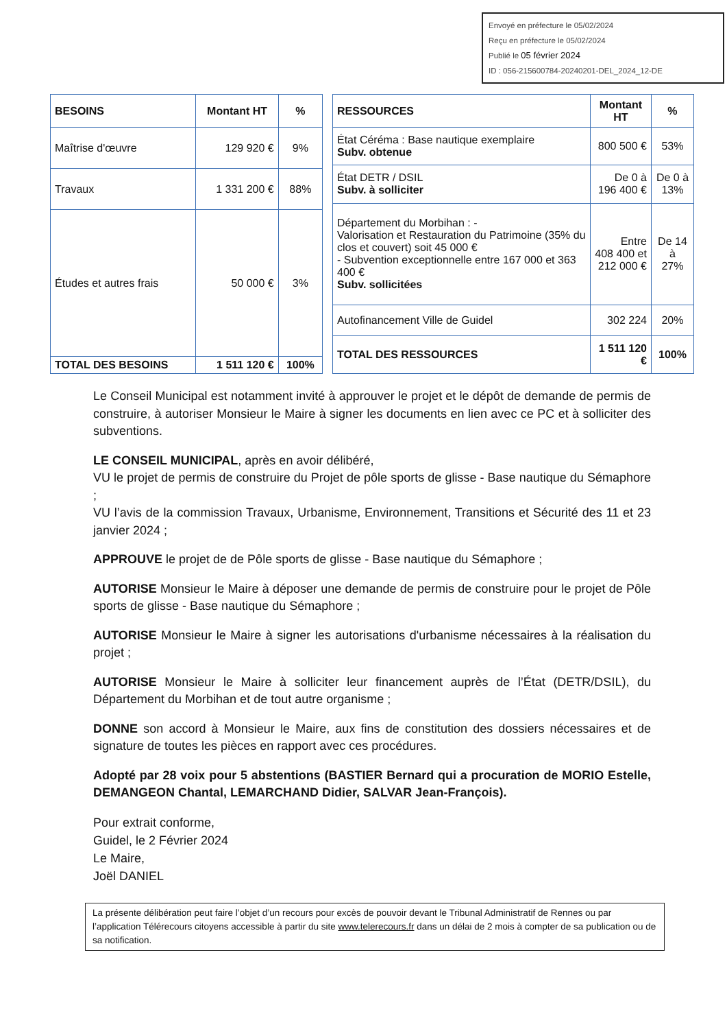Envoyé en préfecture le 05/02/2024
Reçu en préfecture le 05/02/2024
Publié le 05 février 2024
ID : 056-215600784-20240201-DEL_2024_12-DE
| BESOINS | Montant HT | % |
| --- | --- | --- |
| Maîtrise d'œuvre | 129 920 € | 9% |
| Travaux | 1 331 200 € | 88% |
| Études et autres frais | 50 000 € | 3% |
| TOTAL DES BESOINS | 1 511 120 € | 100% |
| RESSOURCES | Montant HT | % |
| --- | --- | --- |
| État Céréma : Base nautique exemplaire Subv. obtenue | 800 500 € | 53% |
| État DETR / DSIL Subv. à solliciter | De 0 à 196 400 € | De 0 à 13% |
| Département du Morbihan : - Valorisation et Restauration du Patrimoine (35% du clos et couvert) soit 45 000 € - Subvention exceptionnelle entre 167 000 et 363 400 € Subv. sollicitées | Entre 408 400 et 212 000 € | De 14 à 27% |
| Autofinancement Ville de Guidel | 302 224 | 20% |
| TOTAL DES RESSOURCES | 1 511 120 € | 100% |
Le Conseil Municipal est notamment invité à approuver le projet et le dépôt de demande de permis de construire, à autoriser Monsieur le Maire à signer les documents en lien avec ce PC et à solliciter des subventions.
LE CONSEIL MUNICIPAL, après en avoir délibéré,
VU le projet de permis de construire du Projet de pôle sports de glisse - Base nautique du Sémaphore ;
VU l’avis de la commission Travaux, Urbanisme, Environnement, Transitions et Sécurité des 11 et 23 janvier 2024 ;
APPROUVE le projet de de Pôle sports de glisse - Base nautique du Sémaphore ;
AUTORISE Monsieur le Maire à déposer une demande de permis de construire pour le projet de Pôle sports de glisse - Base nautique du Sémaphore ;
AUTORISE Monsieur le Maire à signer les autorisations d'urbanisme nécessaires à la réalisation du projet ;
AUTORISE Monsieur le Maire à solliciter leur financement auprès de l’État (DETR/DSIL), du Département du Morbihan et de tout autre organisme ;
DONNE son accord à Monsieur le Maire, aux fins de constitution des dossiers nécessaires et de signature de toutes les pièces en rapport avec ces procédures.
Adopté par 28 voix pour 5 abstentions (BASTIER Bernard qui a procuration de MORIO Estelle, DEMANGEON Chantal, LEMARCHAND Didier, SALVAR Jean-François).
Pour extrait conforme,
Guidel, le 2 Février 2024
Le Maire,
Joël DANIEL
La présente délibération peut faire l’objet d’un recours pour excès de pouvoir devant le Tribunal Administratif de Rennes ou par l’application Télérecours citoyens accessible à partir du site www.telerecours.fr dans un délai de 2 mois à compter de sa publication ou de sa notification.